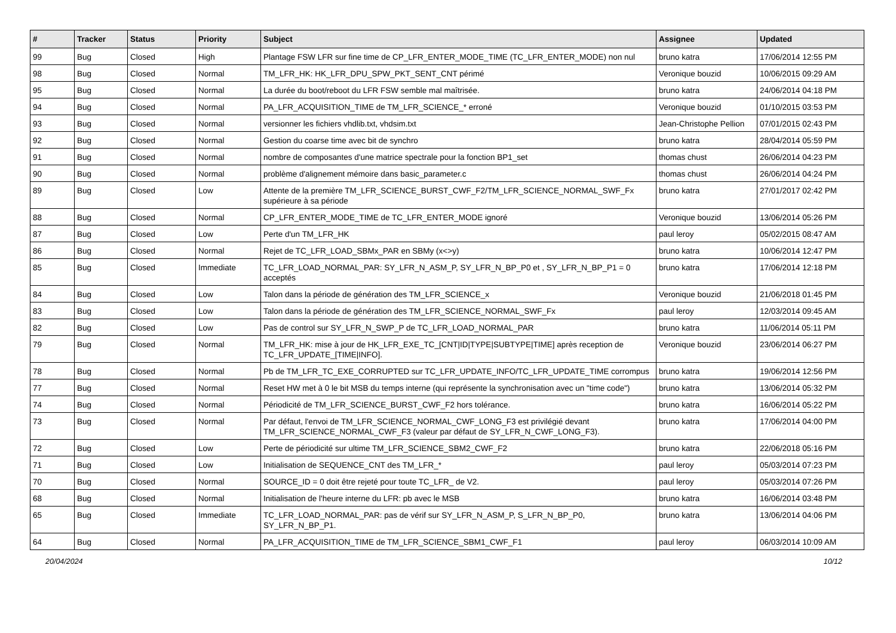| # | Tracker | Status | Priority | Subject | Assignee | Updated |
| --- | --- | --- | --- | --- | --- | --- |
| 99 | Bug | Closed | High | Plantage FSW LFR sur fine time de CP_LFR_ENTER_MODE_TIME (TC_LFR_ENTER_MODE) non nul | bruno katra | 17/06/2014 12:55 PM |
| 98 | Bug | Closed | Normal | TM_LFR_HK: HK_LFR_DPU_SPW_PKT_SENT_CNT périmé | Veronique bouzid | 10/06/2015 09:29 AM |
| 95 | Bug | Closed | Normal | La durée du boot/reboot du LFR FSW semble mal maîtrisée. | bruno katra | 24/06/2014 04:18 PM |
| 94 | Bug | Closed | Normal | PA_LFR_ACQUISITION_TIME de TM_LFR_SCIENCE_* erroné | Veronique bouzid | 01/10/2015 03:53 PM |
| 93 | Bug | Closed | Normal | versionner les fichiers vhdlib.txt, vhdsim.txt | Jean-Christophe Pellion | 07/01/2015 02:43 PM |
| 92 | Bug | Closed | Normal | Gestion du coarse time avec bit de synchro | bruno katra | 28/04/2014 05:59 PM |
| 91 | Bug | Closed | Normal | nombre de composantes d'une matrice spectrale pour la fonction BP1_set | thomas chust | 26/06/2014 04:23 PM |
| 90 | Bug | Closed | Normal | problème d'alignement mémoire dans basic_parameter.c | thomas chust | 26/06/2014 04:24 PM |
| 89 | Bug | Closed | Low | Attente de la première TM_LFR_SCIENCE_BURST_CWF_F2/TM_LFR_SCIENCE_NORMAL_SWF_Fx supérieure à sa période | bruno katra | 27/01/2017 02:42 PM |
| 88 | Bug | Closed | Normal | CP_LFR_ENTER_MODE_TIME de TC_LFR_ENTER_MODE ignoré | Veronique bouzid | 13/06/2014 05:26 PM |
| 87 | Bug | Closed | Low | Perte d'un TM_LFR_HK | paul leroy | 05/02/2015 08:47 AM |
| 86 | Bug | Closed | Normal | Rejet de TC_LFR_LOAD_SBMx_PAR en SBMy (x<>y) | bruno katra | 10/06/2014 12:47 PM |
| 85 | Bug | Closed | Immediate | TC_LFR_LOAD_NORMAL_PAR: SY_LFR_N_ASM_P, SY_LFR_N_BP_P0 et , SY_LFR_N_BP_P1 = 0 acceptés | bruno katra | 17/06/2014 12:18 PM |
| 84 | Bug | Closed | Low | Talon dans la période de génération des TM_LFR_SCIENCE_x | Veronique bouzid | 21/06/2018 01:45 PM |
| 83 | Bug | Closed | Low | Talon dans la période de génération des TM_LFR_SCIENCE_NORMAL_SWF_Fx | paul leroy | 12/03/2014 09:45 AM |
| 82 | Bug | Closed | Low | Pas de control sur SY_LFR_N_SWP_P de TC_LFR_LOAD_NORMAL_PAR | bruno katra | 11/06/2014 05:11 PM |
| 79 | Bug | Closed | Normal | TM_LFR_HK: mise à jour de HK_LFR_EXE_TC_[CNT/ID/TYPE/SUBTYPE/TIME] après reception de TC_LFR_UPDATE_[TIME/INFO]. | Veronique bouzid | 23/06/2014 06:27 PM |
| 78 | Bug | Closed | Normal | Pb de TM_LFR_TC_EXE_CORRUPTED sur TC_LFR_UPDATE_INFO/TC_LFR_UPDATE_TIME corrompus | bruno katra | 19/06/2014 12:56 PM |
| 77 | Bug | Closed | Normal | Reset HW met à 0 le bit MSB du temps interne (qui représente la synchronisation avec un "time code") | bruno katra | 13/06/2014 05:32 PM |
| 74 | Bug | Closed | Normal | Périodicité de TM_LFR_SCIENCE_BURST_CWF_F2 hors tolérance. | bruno katra | 16/06/2014 05:22 PM |
| 73 | Bug | Closed | Normal | Par défaut, l'envoi de TM_LFR_SCIENCE_NORMAL_CWF_LONG_F3 est privilégié devant TM_LFR_SCIENCE_NORMAL_CWF_F3 (valeur par défaut de SY_LFR_N_CWF_LONG_F3). | bruno katra | 17/06/2014 04:00 PM |
| 72 | Bug | Closed | Low | Perte de périodicité sur ultime TM_LFR_SCIENCE_SBM2_CWF_F2 | bruno katra | 22/06/2018 05:16 PM |
| 71 | Bug | Closed | Low | Initialisation de SEQUENCE_CNT des TM_LFR_* | paul leroy | 05/03/2014 07:23 PM |
| 70 | Bug | Closed | Normal | SOURCE_ID = 0 doit être rejeté pour toute TC_LFR_ de V2. | paul leroy | 05/03/2014 07:26 PM |
| 68 | Bug | Closed | Normal | Initialisation de l'heure interne du LFR: pb avec le MSB | bruno katra | 16/06/2014 03:48 PM |
| 65 | Bug | Closed | Immediate | TC_LFR_LOAD_NORMAL_PAR: pas de vérif sur SY_LFR_N_ASM_P, S_LFR_N_BP_P0, SY_LFR_N_BP_P1. | bruno katra | 13/06/2014 04:06 PM |
| 64 | Bug | Closed | Normal | PA_LFR_ACQUISITION_TIME de TM_LFR_SCIENCE_SBM1_CWF_F1 | paul leroy | 06/03/2014 10:09 AM |
20/04/2024 10/12